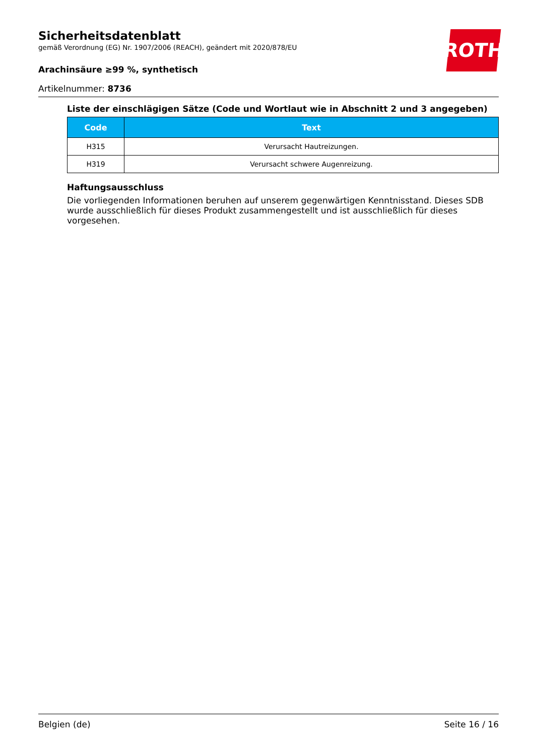Sicherheitsdatenblatt
gemäß Verordnung (EG) Nr. 1907/2006 (REACH), geändert mit 2020/878/EU
Arachinsäure ≥99 %, synthetisch
Artikelnummer: 8736
ROTH
Liste der einschlägigen Sätze (Code und Wortlaut wie in Abschnitt 2 und 3 angegeben)
| Code | Text |
| --- | --- |
| H315 | Verursacht Hautreizungen. |
| H319 | Verursacht schwere Augenreizung. |
Haftungsausschluss
Die vorliegenden Informationen beruhen auf unserem gegenwärtigen Kenntnisstand. Dieses SDB wurde ausschließlich für dieses Produkt zusammengestellt und ist ausschließlich für dieses vorgesehen.
Belgien (de) Seite 16 / 16